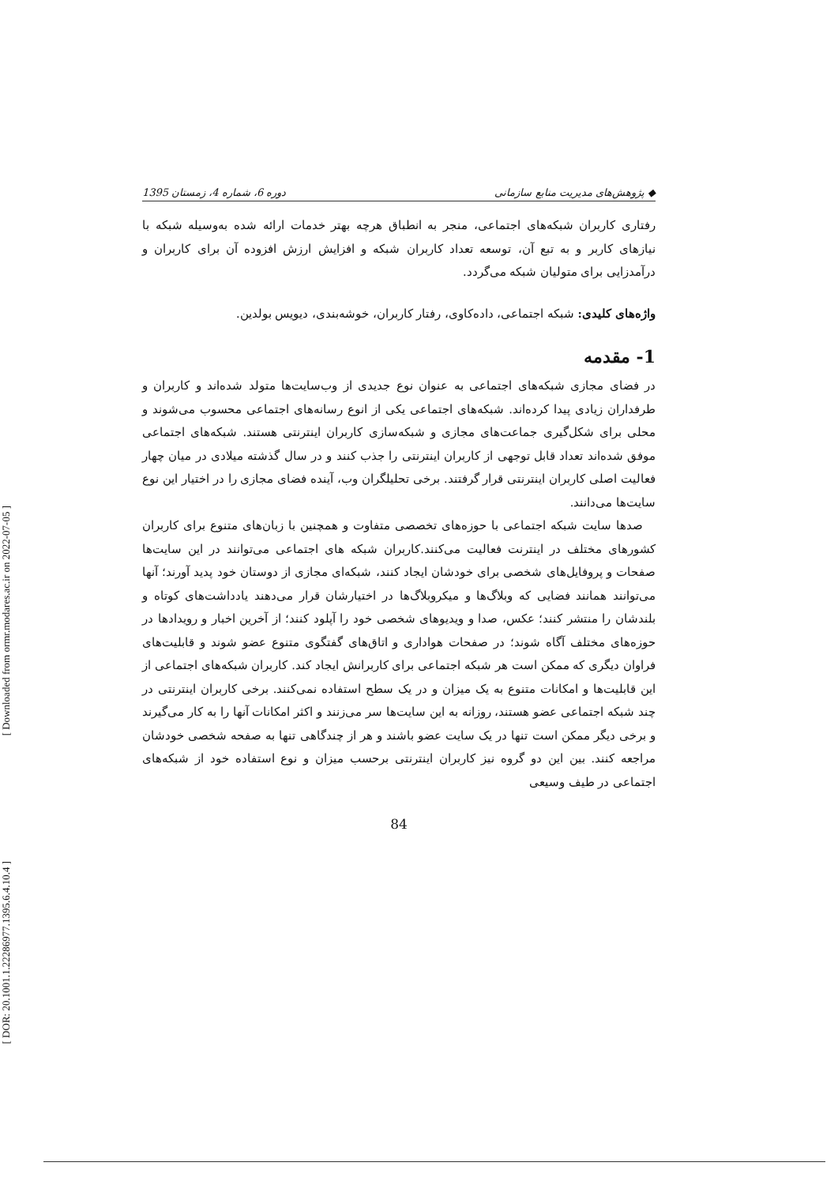[ Downloaded from ormr.modares.ac.ir on 2022-07-05 ]
[ DOR: 20.1001.1.22286977.1395.6.4.10.4 ]
◆ پژوهش‌های مدیریت منابع سازمانی دوره 6، شماره 4، زمستان 1395
رفتاری کاربران شبکه‌های اجتماعی، منجر به انطباق هرچه بهتر خدمات ارائه شده به‌وسیله شبکه با نیازهای کاربر و به تبع آن، توسعه تعداد کاربران شبکه و افزایش ارزش افزوده آن برای کاربران و درآمدزایی برای متولیان شبکه می‌گردد.
واژه‌های کلیدی: شبکه اجتماعی، داده‌کاوی، رفتار کاربران، خوشه‌بندی، دیویس بولدین.
1- مقدمه
در فضای مجازی شبکه‌های اجتماعی به عنوان نوع جدیدی از وب‌سایت‌ها متولد شده‌اند و کاربران و طرفداران زیادی پیدا کرده‌اند. شبکه‌های اجتماعی یکی از انوع رسانه‌های اجتماعی محسوب می‌شوند و محلی برای شکل‌گیری جماعت‌های مجازی و شبکه‌سازی کاربران اینترنتی هستند. شبکه‌های اجتماعی موفق شده‌اند تعداد قابل توجهی از کاربران اینترنتی را جذب کنند و در سال گذشته میلادی در میان چهار فعالیت اصلی کاربران اینترنتی قرار گرفتند. برخی تحلیلگران وب، آینده فضای مجازی را در اختیار این نوع سایت‌ها می‌دانند.
صدها سایت شبکه اجتماعی با حوزه‌های تخصصی متفاوت و همچنین با زبان‌های متنوع برای کاربران کشورهای مختلف در اینترنت فعالیت می‌کنند.کاربران شبکه های اجتماعی می‌توانند در این سایت‌ها صفحات و پروفایل‌های شخصی برای خودشان ایجاد کنند، شبکه‌ای مجازی از دوستان خود پدید آورند؛ آنها می‌توانند همانند فضایی که وبلاگ‌ها و میکروبلاگ‌ها در اختیارشان قرار می‌دهند یادداشت‌های کوتاه و بلندشان را منتشر کنند؛ عکس، صدا و ویدیوهای شخصی خود را آپلود کنند؛ از آخرین اخبار و رویدادها در حوزه‌های مختلف آگاه شوند؛ در صفحات هواداری و اتاق‌های گفتگوی متنوع عضو شوند و قابلیت‌های فراوان دیگری که ممکن است هر شبکه اجتماعی برای کاربرانش ایجاد کند. کاربران شبکه‌های اجتماعی از این قابلیت‌ها و امکانات متنوع به یک میزان و در یک سطح استفاده نمی‌کنند. برخی کاربران اینترنتی در چند شبکه اجتماعی عضو هستند، روزانه به این سایت‌ها سر می‌زنند و اکثر امکانات آنها را به کار می‌گیرند و برخی دیگر ممکن است تنها در یک سایت عضو باشند و هر از چندگاهی تنها به صفحه شخصی خودشان مراجعه کنند. بین این دو گروه نیز کاربران اینترنتی برحسب میزان و نوع استفاده خود از شبکه‌های اجتماعی در طیف وسیعی
84